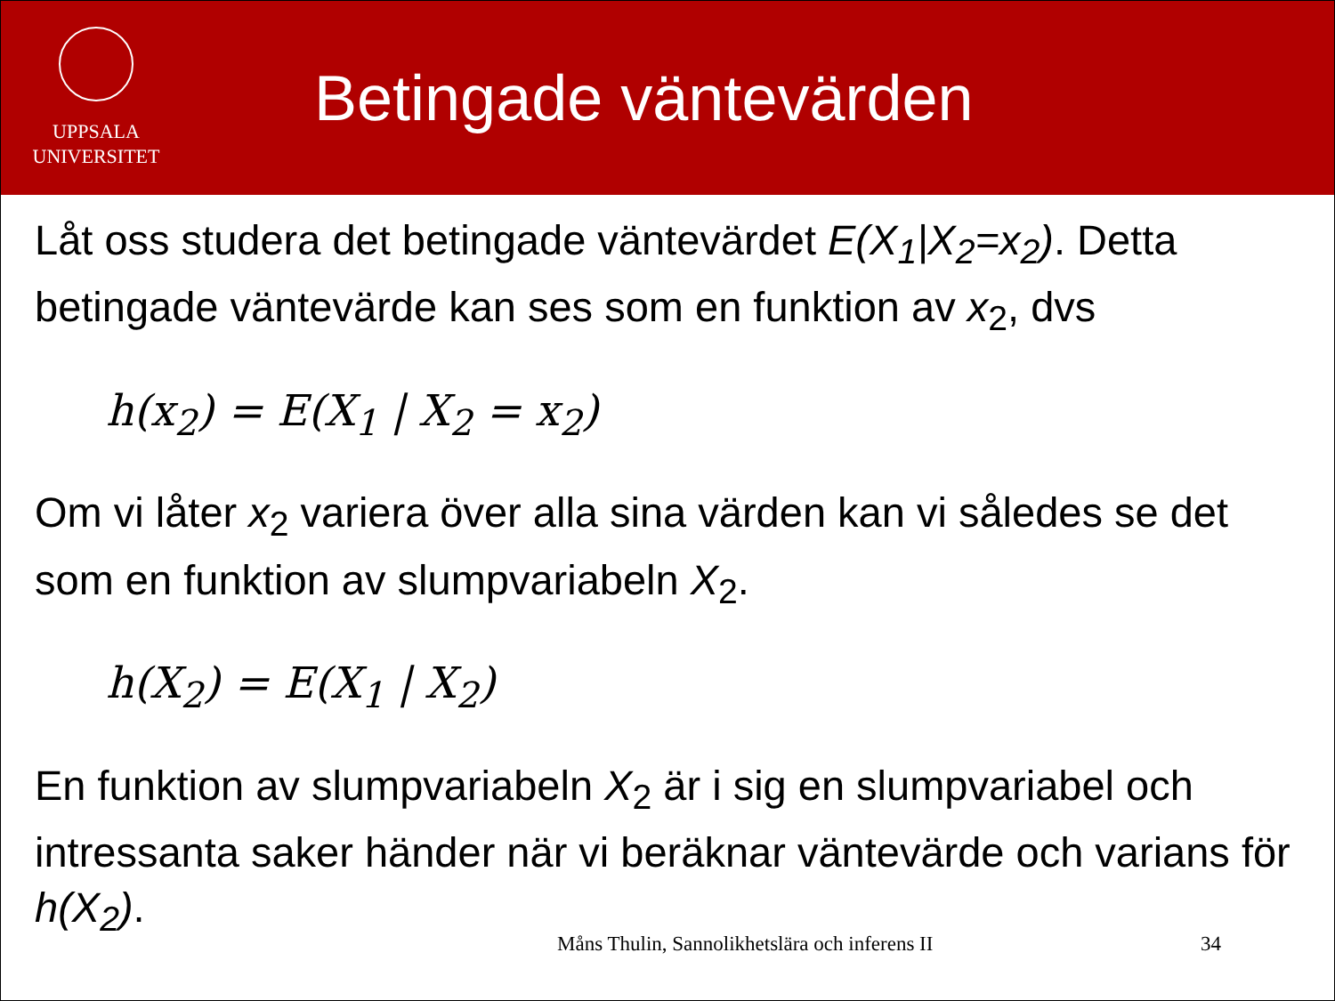UPPSALA
UNIVERSITET
Betingade väntevärden
Låt oss studera det betingade väntevärdet E(X<sub>1</sub>|X<sub>2</sub>=x<sub>2</sub>). Detta betingade väntevärde kan ses som en funktion av x<sub>2</sub>, dvs
h(x<sub>2</sub>) = E(X<sub>1</sub> | X<sub>2</sub> = x<sub>2</sub>)
Om vi låter x<sub>2</sub> variera över alla sina värden kan vi således se det som en funktion av slumpvariabeln X<sub>2</sub>.
h(X<sub>2</sub>) = E(X<sub>1</sub> | X<sub>2</sub>)
En funktion av slumpvariabeln X<sub>2</sub> är i sig en slumpvariabel och intressanta saker händer när vi beräknar väntevärde och varians för h(X<sub>2</sub>).
Måns Thulin, Sannolikhetslära och inferens II
34